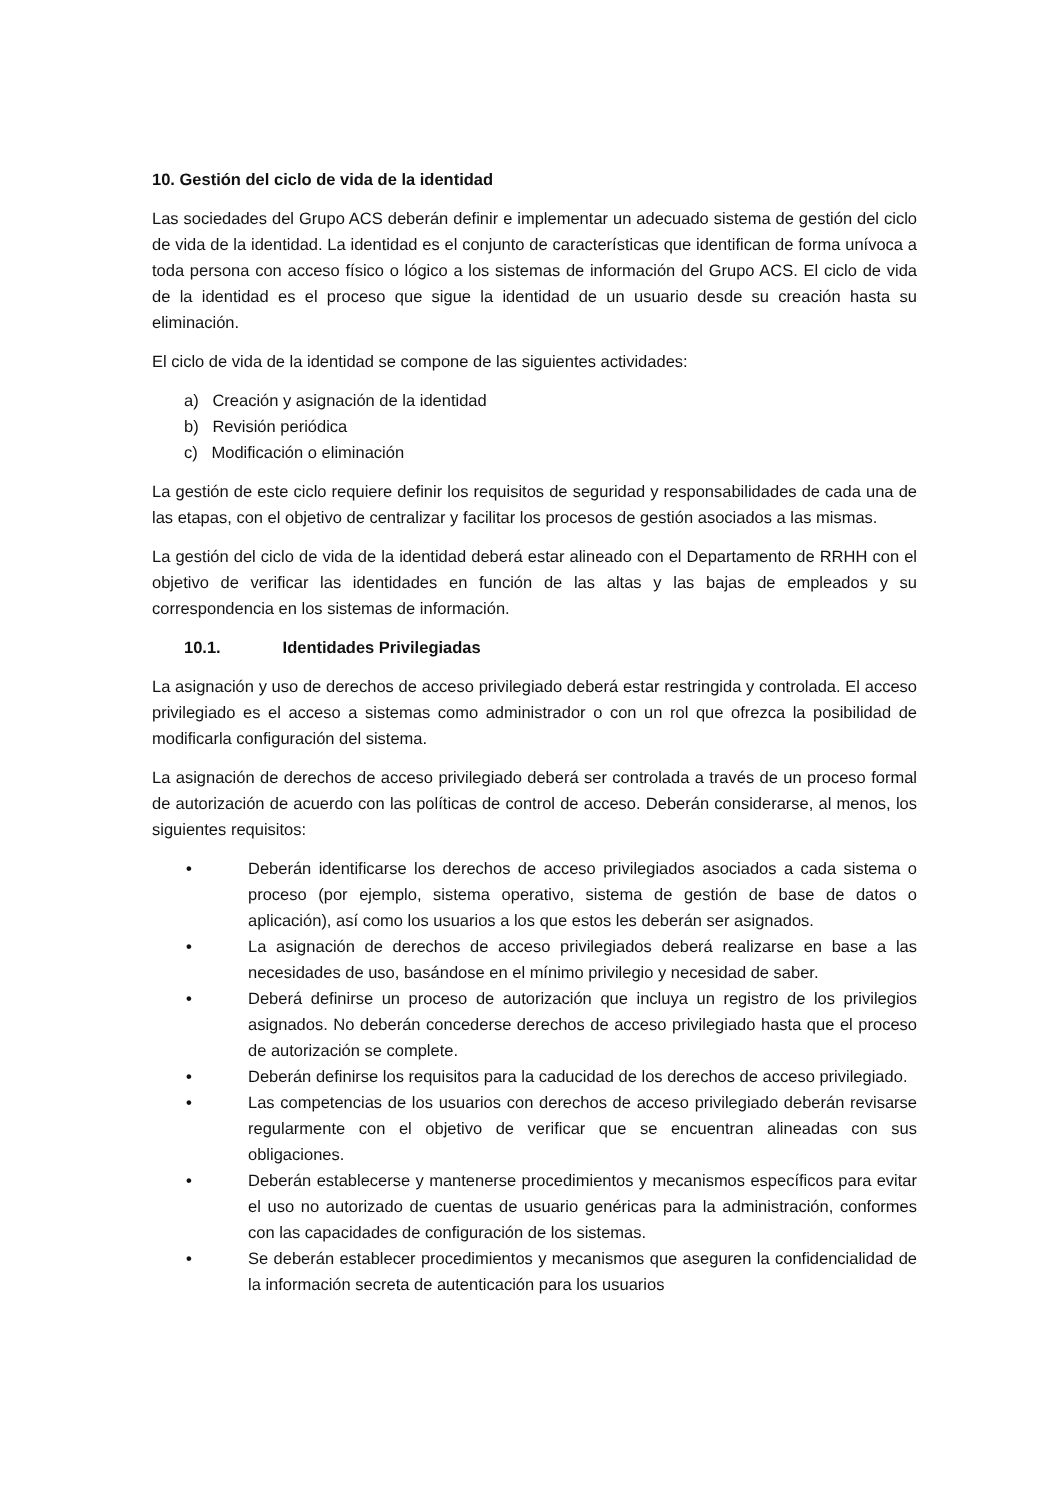10. Gestión del ciclo de vida de la identidad
Las sociedades del Grupo ACS deberán definir e implementar un adecuado sistema de gestión del ciclo de vida de la identidad. La identidad es el conjunto de características que identifican de forma unívoca a toda persona con acceso físico o lógico a los sistemas de información del Grupo ACS. El ciclo de vida de la identidad es el proceso que sigue la identidad de un usuario desde su creación hasta su eliminación.
El ciclo de vida de la identidad se compone de las siguientes actividades:
a) Creación y asignación de la identidad
b) Revisión periódica
c) Modificación o eliminación
La gestión de este ciclo requiere definir los requisitos de seguridad y responsabilidades de cada una de las etapas, con el objetivo de centralizar y facilitar los procesos de gestión asociados a las mismas.
La gestión del ciclo de vida de la identidad deberá estar alineado con el Departamento de RRHH con el objetivo de verificar las identidades en función de las altas y las bajas de empleados y su correspondencia en los sistemas de información.
10.1. Identidades Privilegiadas
La asignación y uso de derechos de acceso privilegiado deberá estar restringida y controlada. El acceso privilegiado es el acceso a sistemas como administrador o con un rol que ofrezca la posibilidad de modificarla configuración del sistema.
La asignación de derechos de acceso privilegiado deberá ser controlada a través de un proceso formal de autorización de acuerdo con las políticas de control de acceso. Deberán considerarse, al menos, los siguientes requisitos:
• Deberán identificarse los derechos de acceso privilegiados asociados a cada sistema o proceso (por ejemplo, sistema operativo, sistema de gestión de base de datos o aplicación), así como los usuarios a los que estos les deberán ser asignados.
• La asignación de derechos de acceso privilegiados deberá realizarse en base a las necesidades de uso, basándose en el mínimo privilegio y necesidad de saber.
• Deberá definirse un proceso de autorización que incluya un registro de los privilegios asignados. No deberán concederse derechos de acceso privilegiado hasta que el proceso de autorización se complete.
• Deberán definirse los requisitos para la caducidad de los derechos de acceso privilegiado.
• Las competencias de los usuarios con derechos de acceso privilegiado deberán revisarse regularmente con el objetivo de verificar que se encuentran alineadas con sus obligaciones.
• Deberán establecerse y mantenerse procedimientos y mecanismos específicos para evitar el uso no autorizado de cuentas de usuario genéricas para la administración, conformes con las capacidades de configuración de los sistemas.
• Se deberán establecer procedimientos y mecanismos que aseguren la confidencialidad de la información secreta de autenticación para los usuarios